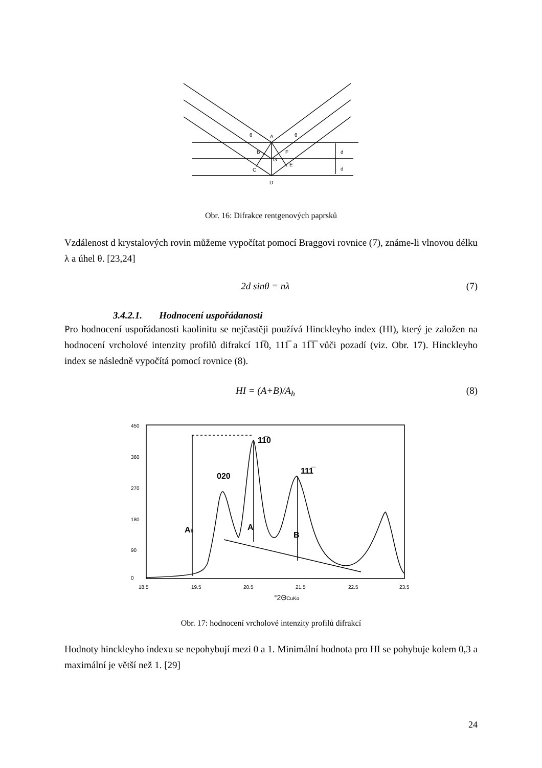A
B
C
D
E
F
G
d
d
θ
θ
Obr. 16: Difrakce rentgenových paprsků
Vzdálenost d krystalových rovin můžeme vypočítat pomocí Braggovi rovnice (7), známe-li vlnovou délku λ a úhel θ. [23,24]
2d sinθ = nλ (7)
3.4.2.1. Hodnocení uspořádanosti
Pro hodnocení uspořádanosti kaolinitu se nejčastěji používá Hinckleyho index (HI), který je založen na hodnocení vrcholové intenzity profilů difrakcí 11̅0, 111̅ a 11̅1̅ vůči pozadí (viz. Obr. 17). Hinckleyho index se následně vypočítá pomocí rovnice (8).
HI = (A+B)/A<sub>h</sub> (8)
450
360
270
180
90
0
18.5
19.5
20.5
21.5
22.5
23.5
Ah
A
B
020
11̅0
111̅
°2ΘCuKα
Obr. 17: hodnocení vrcholové intenzity profilů difrakcí
Hodnoty hinckleyho indexu se nepohybují mezi 0 a 1. Minimální hodnota pro HI se pohybuje kolem 0,3 a maximální je větší než 1. [29]
24